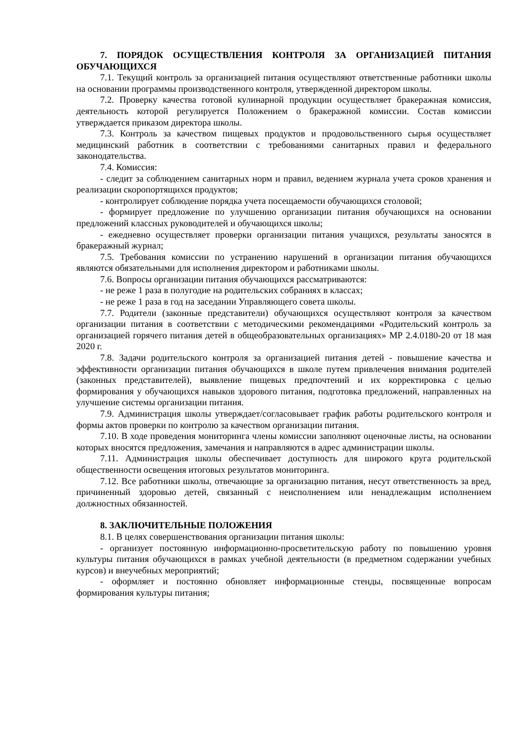7. ПОРЯДОК ОСУЩЕСТВЛЕНИЯ КОНТРОЛЯ ЗА ОРГАНИЗАЦИЕЙ ПИТАНИЯ ОБУЧАЮЩИХСЯ
7.1. Текущий контроль за организацией питания осуществляют ответственные работники школы на основании программы производственного контроля, утвержденной директором школы.
7.2. Проверку качества готовой кулинарной продукции осуществляет бракеражная комиссия, деятельность которой регулируется Положением о бракеражной комиссии. Состав комиссии утверждается приказом директора школы.
7.3. Контроль за качеством пищевых продуктов и продовольственного сырья осуществляет медицинский работник в соответствии с требованиями санитарных правил и федерального законодательства.
7.4. Комиссия:
- следит за соблюдением санитарных норм и правил, ведением журнала учета сроков хранения и реализации скоропортящихся продуктов;
- контролирует соблюдение порядка учета посещаемости обучающихся столовой;
- формирует предложение по улучшению организации питания обучающихся на основании предложений классных руководителей и обучающихся школы;
- ежедневно осуществляет проверки организации питания учащихся, результаты заносятся в бракеражный журнал;
7.5. Требования комиссии по устранению нарушений в организации питания обучающихся являются обязательными для исполнения директором и работниками школы.
7.6. Вопросы организации питания обучающихся рассматриваются:
- не реже 1 раза в полугодие на родительских собраниях в классах;
- не реже 1 раза в год на заседании Управляющего совета школы.
7.7. Родители (законные представители) обучающихся осуществляют контроля за качеством организации питания в соответствии с методическими рекомендациями «Родительский контроль за организацией горячего питания детей в общеобразовательных организациях» МР 2.4.0180-20 от 18 мая 2020 г.
7.8. Задачи родительского контроля за организацией питания детей - повышение качества и эффективности организации питания обучающихся в школе путем привлечения внимания родителей (законных представителей), выявление пищевых предпочтений и их корректировка с целью формирования у обучающихся навыков здорового питания, подготовка предложений, направленных на улучшение системы организации питания.
7.9. Администрация школы утверждает/согласовывает график работы родительского контроля и формы актов проверки по контролю за качеством организации питания.
7.10. В ходе проведения мониторинга члены комиссии заполняют оценочные листы, на основании которых вносятся предложения, замечания и направляются в адрес администрации школы.
7.11. Администрация школы обеспечивает доступность для широкого круга родительской общественности освещения итоговых результатов мониторинга.
7.12. Все работники школы, отвечающие за организацию питания, несут ответственность за вред, причиненный здоровью детей, связанный с неисполнением или ненадлежащим исполнением должностных обязанностей.
8. ЗАКЛЮЧИТЕЛЬНЫЕ ПОЛОЖЕНИЯ
8.1. В целях совершенствования организации питания школы:
- организует постоянную информационно-просветительскую работу по повышению уровня культуры питания обучающихся в рамках учебной деятельности (в предметном содержании учебных курсов) и внеучебных мероприятий;
- оформляет и постоянно обновляет информационные стенды, посвященные вопросам формирования культуры питания;